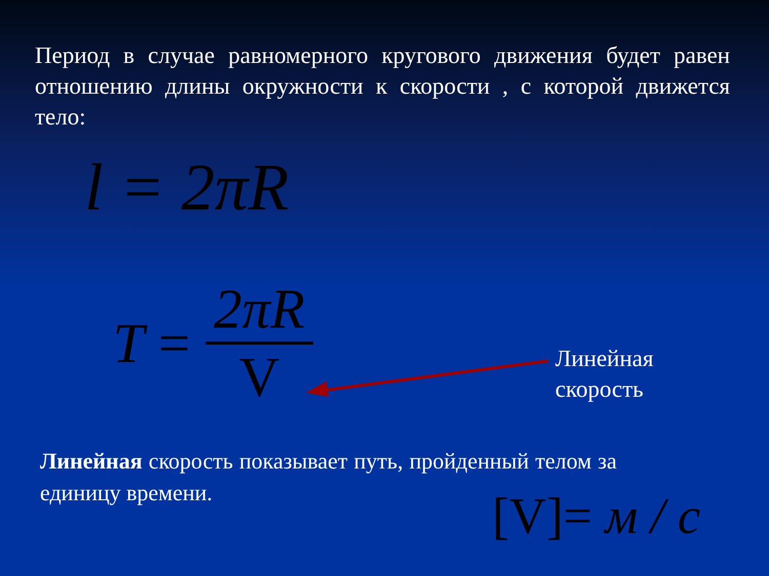Период в случае равномерного кругового движения будет равен отношению длины окружности к скорости , с которой движется тело:
l = 2πR
T = 2πR V
Линейная
скорость
Линейная скорость показывает путь, пройденный телом за единицу времени.
[V]= м / с